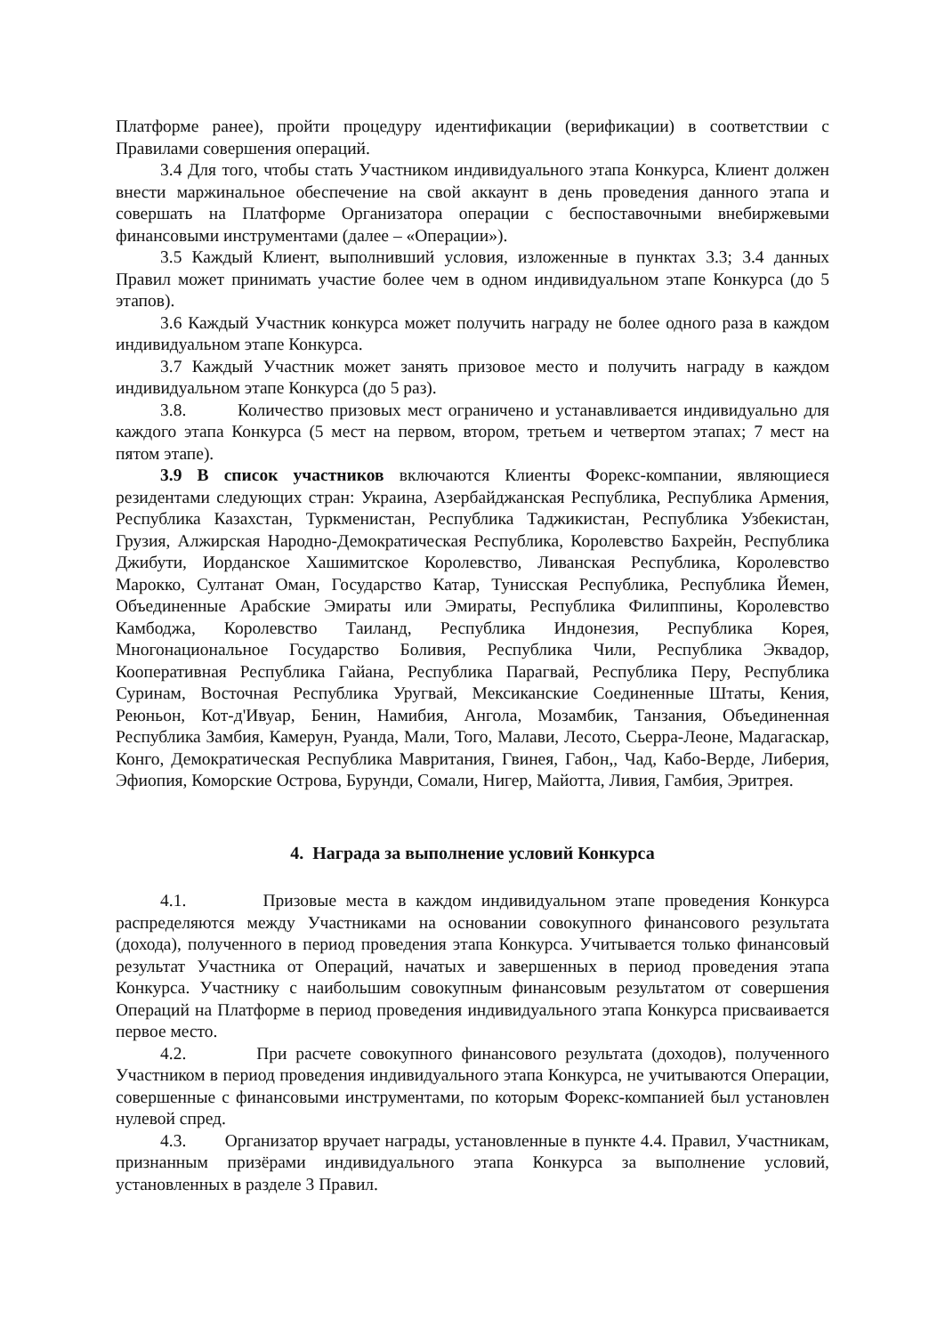Платформе ранее), пройти процедуру идентификации (верификации) в соответствии с Правилами совершения операций.
3.4 Для того, чтобы стать Участником индивидуального этапа Конкурса, Клиент должен внести маржинальное обеспечение на свой аккаунт в день проведения данного этапа и совершать на Платформе Организатора операции с беспоставочными внебиржевыми финансовыми инструментами (далее – «Операции»).
3.5 Каждый Клиент, выполнивший условия, изложенные в пунктах 3.3; 3.4 данных Правил может принимать участие более чем в одном индивидуальном этапе Конкурса (до 5 этапов).
3.6 Каждый Участник конкурса может получить награду не более одного раза в каждом индивидуальном этапе Конкурса.
3.7 Каждый Участник может занять призовое место и получить награду в каждом индивидуальном этапе Конкурса (до 5 раз).
3.8. Количество призовых мест ограничено и устанавливается индивидуально для каждого этапа Конкурса (5 мест на первом, втором, третьем и четвертом этапах; 7 мест на пятом этапе).
3.9 В список участников включаются Клиенты Форекс-компании, являющиеся резидентами следующих стран: Украина, Азербайджанская Республика, Республика Армения, Республика Казахстан, Туркменистан, Республика Таджикистан, Республика Узбекистан, Грузия, Алжирская Народно-Демократическая Республика, Королевство Бахрейн, Республика Джибути, Иорданское Хашимитское Королевство, Ливанская Республика, Королевство Марокко, Султанат Оман, Государство Катар, Тунисская Республика, Республика Йемен, Объединенные Арабские Эмираты или Эмираты, Республика Филиппины, Королевство Камбоджа, Королевство Таиланд, Республика Индонезия, Республика Корея, Многонациональное Государство Боливия, Республика Чили, Республика Эквадор, Кооперативная Республика Гайана, Республика Парагвай, Республика Перу, Республика Суринам, Восточная Республика Уругвай, Мексиканские Соединенные Штаты, Кения, Реюньон, Кот-д'Ивуар, Бенин, Намибия, Ангола, Мозамбик, Танзания, Объединенная Республика Замбия, Камерун, Руанда, Мали, Того, Малави, Лесото, Сьерра-Леоне, Мадагаскар, Конго, Демократическая Республика Мавритания, Гвинея, Габон,, Чад, Кабо-Верде, Либерия, Эфиопия, Коморские Острова, Бурунди, Сомали, Нигер, Майотта, Ливия, Гамбия, Эритрея.
4. Награда за выполнение условий Конкурса
4.1. Призовые места в каждом индивидуальном этапе проведения Конкурса распределяются между Участниками на основании совокупного финансового результата (дохода), полученного в период проведения этапа Конкурса. Учитывается только финансовый результат Участника от Операций, начатых и завершенных в период проведения этапа Конкурса. Участнику с наибольшим совокупным финансовым результатом от совершения Операций на Платформе в период проведения индивидуального этапа Конкурса присваивается первое место.
4.2. При расчете совокупного финансового результата (доходов), полученного Участником в период проведения индивидуального этапа Конкурса, не учитываются Операции, совершенные с финансовыми инструментами, по которым Форекс-компанией был установлен нулевой спред.
4.3. Организатор вручает награды, установленные в пункте 4.4. Правил, Участникам, признанным призёрами индивидуального этапа Конкурса за выполнение условий, установленных в разделе 3 Правил.